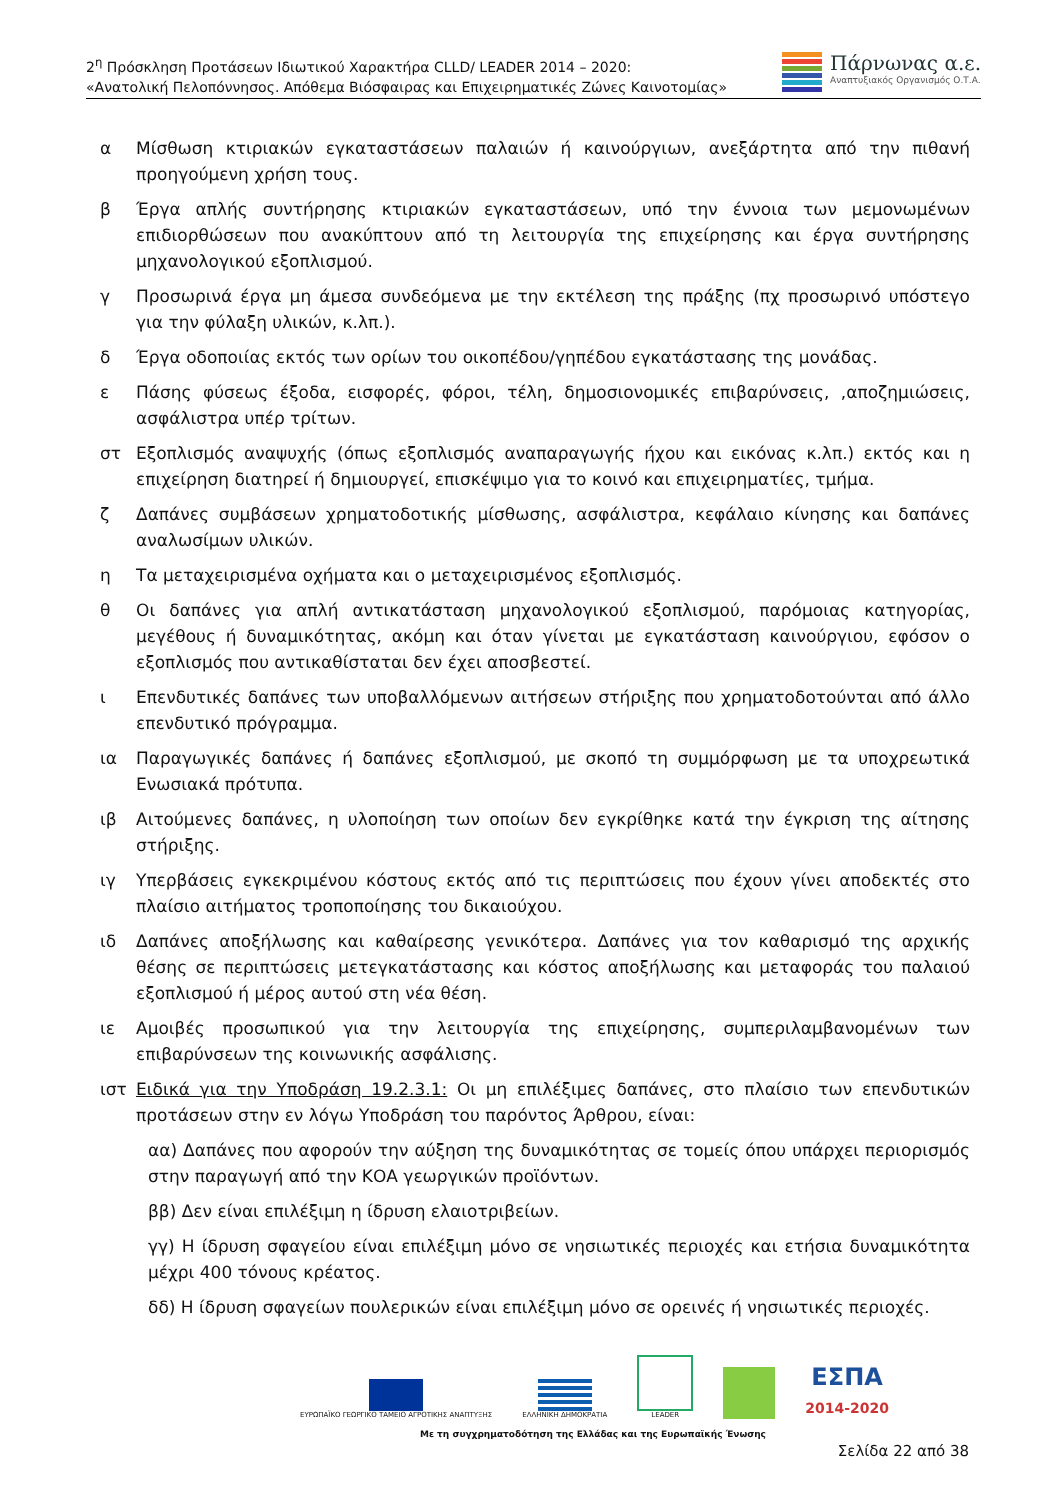2<sup>η</sup> Πρόσκληση Προτάσεων Ιδιωτικού Χαρακτήρα CLLD/ LEADER 2014 – 2020:
«Ανατολική Πελοπόννησος. Απόθεμα Βιόσφαιρας και Επιχειρηματικές Ζώνες Καινοτομίας»
Πάρνωνας α.ε.
Αναπτυξιακός Οργανισμός Ο.Τ.Α.
α Μίσθωση κτιριακών εγκαταστάσεων παλαιών ή καινούργιων, ανεξάρτητα από την πιθανή προηγούμενη χρήση τους.
β Έργα απλής συντήρησης κτιριακών εγκαταστάσεων, υπό την έννοια των μεμονωμένων επιδιορθώσεων που ανακύπτουν από τη λειτουργία της επιχείρησης και έργα συντήρησης μηχανολογικού εξοπλισμού.
γ Προσωρινά έργα μη άμεσα συνδεόμενα με την εκτέλεση της πράξης (πχ προσωρινό υπόστεγο για την φύλαξη υλικών, κ.λπ.).
δ Έργα οδοποιίας εκτός των ορίων του οικοπέδου/γηπέδου εγκατάστασης της μονάδας.
ε Πάσης φύσεως έξοδα, εισφορές, φόροι, τέλη, δημοσιονομικές επιβαρύνσεις, ,αποζημιώσεις, ασφάλιστρα υπέρ τρίτων.
στ Εξοπλισμός αναψυχής (όπως εξοπλισμός αναπαραγωγής ήχου και εικόνας κ.λπ.) εκτός και η επιχείρηση διατηρεί ή δημιουργεί, επισκέψιμο για το κοινό και επιχειρηματίες, τμήμα.
ζ Δαπάνες συμβάσεων χρηματοδοτικής μίσθωσης, ασφάλιστρα, κεφάλαιο κίνησης και δαπάνες αναλωσίμων υλικών.
η Τα μεταχειρισμένα οχήματα και ο μεταχειρισμένος εξοπλισμός.
θ Οι δαπάνες για απλή αντικατάσταση μηχανολογικού εξοπλισμού, παρόμοιας κατηγορίας, μεγέθους ή δυναμικότητας, ακόμη και όταν γίνεται με εγκατάσταση καινούργιου, εφόσον ο εξοπλισμός που αντικαθίσταται δεν έχει αποσβεστεί.
ι Επενδυτικές δαπάνες των υποβαλλόμενων αιτήσεων στήριξης που χρηματοδοτούνται από άλλο επενδυτικό πρόγραμμα.
ια Παραγωγικές δαπάνες ή δαπάνες εξοπλισμού, με σκοπό τη συμμόρφωση με τα υποχρεωτικά Ενωσιακά πρότυπα.
ιβ Αιτούμενες δαπάνες, η υλοποίηση των οποίων δεν εγκρίθηκε κατά την έγκριση της αίτησης στήριξης.
ιγ Υπερβάσεις εγκεκριμένου κόστους εκτός από τις περιπτώσεις που έχουν γίνει αποδεκτές στο πλαίσιο αιτήματος τροποποίησης του δικαιούχου.
ιδ Δαπάνες αποξήλωσης και καθαίρεσης γενικότερα. Δαπάνες για τον καθαρισμό της αρχικής θέσης σε περιπτώσεις μετεγκατάστασης και κόστος αποξήλωσης και μεταφοράς του παλαιού εξοπλισμού ή μέρος αυτού στη νέα θέση.
ιε Αμοιβές προσωπικού για την λειτουργία της επιχείρησης, συμπεριλαμβανομένων των επιβαρύνσεων της κοινωνικής ασφάλισης.
ιστ Ειδικά για την Υποδράση 19.2.3.1: Οι μη επιλέξιμες δαπάνες, στο πλαίσιο των επενδυτικών προτάσεων στην εν λόγω Υποδράση του παρόντος Άρθρου, είναι:
αα) Δαπάνες που αφορούν την αύξηση της δυναμικότητας σε τομείς όπου υπάρχει περιορισμός στην παραγωγή από την ΚΟΑ γεωργικών προϊόντων.
ββ) Δεν είναι επιλέξιμη η ίδρυση ελαιοτριβείων.
γγ) Η ίδρυση σφαγείου είναι επιλέξιμη μόνο σε νησιωτικές περιοχές και ετήσια δυναμικότητα μέχρι 400 τόνους κρέατος.
δδ) Η ίδρυση σφαγείων πουλερικών είναι επιλέξιμη μόνο σε ορεινές ή νησιωτικές περιοχές.
ΕΥΡΩΠΑΪΚΟ ΓΕΩΡΓΙΚΟ ΤΑΜΕΙΟ ΑΓΡΟΤΙΚΗΣ ΑΝΑΠΤΥΞΗΣ
ΕΛΛΗΝΙΚΗ ΔΗΜΟΚΡΑΤΙΑ
LEADER
ΕΣΠΑ
2014-2020
Με τη συγχρηματοδότηση της Ελλάδας και της Ευρωπαϊκής Ένωσης
Σελίδα 22 από 38